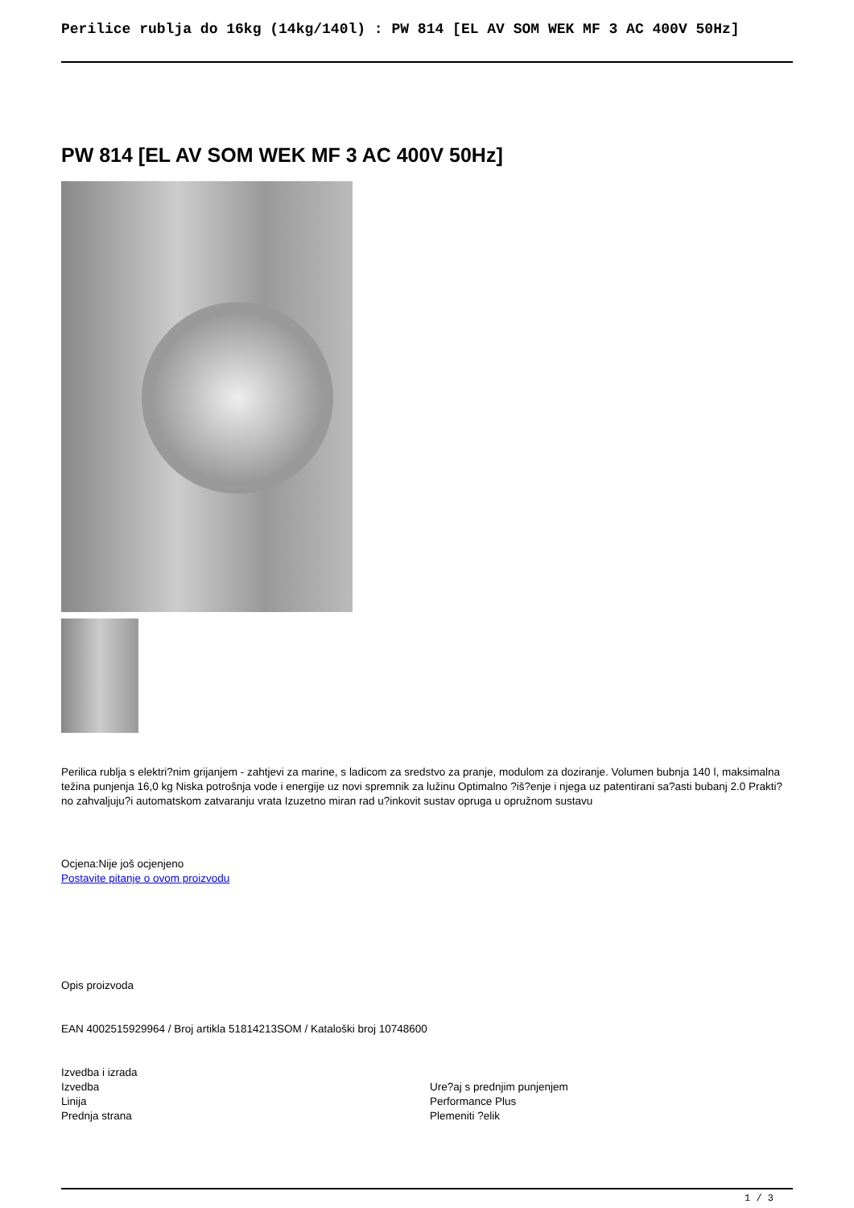Perilice rublja do 16kg (14kg/140l) : PW 814 [EL AV SOM WEK MF 3 AC 400V 50Hz]
PW 814 [EL AV SOM WEK MF 3 AC 400V 50Hz]
Perilica rublja s elektri?nim grijanjem - zahtjevi za marine, s ladicom za sredstvo za pranje, modulom za doziranje. Volumen bubnja 140 l, maksimalna težina punjenja 16,0 kg Niska potrošnja vode i energije uz novi spremnik za lužinu Optimalno ?iš?enje i njega uz patentirani sa?asti bubanj 2.0 Prakti?no zahvaljuju?i automatskom zatvaranju vrata Izuzetno miran rad u?inkovit sustav opruga u opružnom sustavu
Ocjena:Nije još ocjenjeno
Postavite pitanje o ovom proizvodu
Opis proizvoda
EAN 4002515929964 / Broj artikla 51814213SOM / Kataloški broj 10748600
Izvedba i izrada
| Izvedba | Ure?aj s prednjim punjenjem |
| Linija | Performance Plus |
| Prednja strana | Plemeniti ?elik |
1 / 3